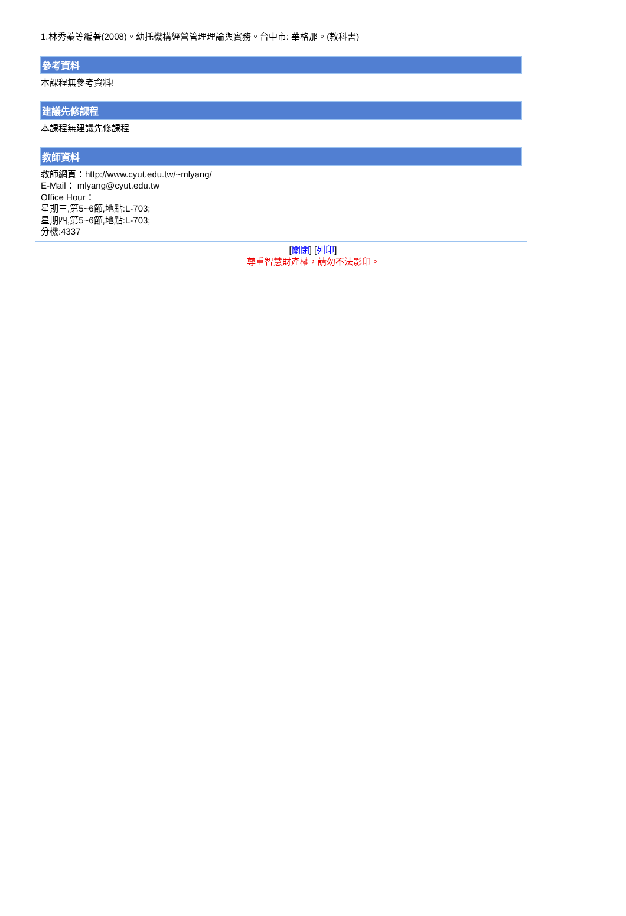1.林秀蓁等編著(2008)。幼托機構經營管理理論與實務。台中市: 華格那。(教科書)
參考資料
本課程無參考資料!
建議先修課程
本課程無建議先修課程
教師資料
教師網頁：http://www.cyut.edu.tw/~mlyang/
E-Mail： mlyang@cyut.edu.tw
Office Hour：
星期三,第5~6節,地點:L-703;
星期四,第5~6節,地點:L-703;
分機:4337
[關閉] [列印]
尊重智慧財產權，請勿不法影印。